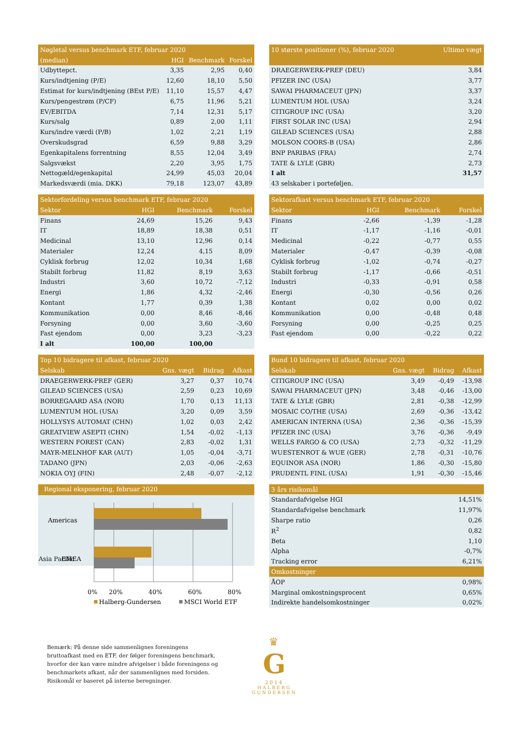| Nøgletal versus benchmark ETF, februar 2020 | | | |
| --- | --- | --- | --- |
| (median) | HGI | Benchmark | Forskel |
| Udbyttepct. | 3,35 | 2,95 | 0,40 |
| Kurs/indtjening (P/E) | 12,60 | 18,10 | 5,50 |
| Estimat for kurs/indtjening (BEst P/E) | 11,10 | 15,57 | 4,47 |
| Kurs/pengestrøm (P/CF) | 6,75 | 11,96 | 5,21 |
| EV/EBITDA | 7,14 | 12,31 | 5,17 |
| Kurs/salg | 0,89 | 2,00 | 1,11 |
| Kurs/indre værdi (P/B) | 1,02 | 2,21 | 1,19 |
| Overskudsgrad | 6,59 | 9,88 | 3,29 |
| Egenkapitalens forrentning | 8,55 | 12,04 | 3,49 |
| Salgsvækst | 2,20 | 3,95 | 1,75 |
| Nettogæld/egenkapital | 24,99 | 45,03 | 20,04 |
| Markedsværdi (mia. DKK) | 79,18 | 123,07 | 43,89 |
| 10 største positioner (%), februar 2020 | Ultimo vægt |
| --- | --- |
| DRAEGERWERK-PREF (DEU) | 3,84 |
| PFIZER INC (USA) | 3,77 |
| SAWAI PHARMACEUT (JPN) | 3,37 |
| LUMENTUM HOL (USA) | 3,24 |
| CITIGROUP INC (USA) | 3,20 |
| FIRST SOLAR INC (USA) | 2,94 |
| GILEAD SCIENCES (USA) | 2,88 |
| MOLSON COORS-B (USA) | 2,86 |
| BNP PARIBAS (FRA) | 2,74 |
| TATE & LYLE (GBR) | 2,73 |
| I alt | 31,57 |
| 43 selskaber i porteføljen. | |
| Sektorfordeling versus benchmark ETF, februar 2020 | | | |
| --- | --- | --- | --- |
| Sektor | HGI | Benchmark | Forskel |
| Finans | 24,69 | 15,26 | 9,43 |
| IT | 18,89 | 18,38 | 0,51 |
| Medicinal | 13,10 | 12,96 | 0,14 |
| Materialer | 12,24 | 4,15 | 8,09 |
| Cyklisk forbrug | 12,02 | 10,34 | 1,68 |
| Stabilt forbrug | 11,82 | 8,19 | 3,63 |
| Industri | 3,60 | 10,72 | -7,12 |
| Energi | 1,86 | 4,32 | -2,46 |
| Kontant | 1,77 | 0,39 | 1,38 |
| Kommunikation | 0,00 | 8,46 | -8,46 |
| Forsyning | 0,00 | 3,60 | -3,60 |
| Fast ejendom | 0,00 | 3,23 | -3,23 |
| I alt | 100,00 | 100,00 | |
| Sektorafkast versus benchmark ETF, februar 2020 | | | |
| --- | --- | --- | --- |
| Sektor | HGI | Benchmark | Forskel |
| Finans | -2,66 | -1,39 | -1,28 |
| IT | -1,17 | -1,16 | -0,01 |
| Medicinal | -0,22 | -0,77 | 0,55 |
| Materialer | -0,47 | -0,39 | -0,08 |
| Cyklisk forbrug | -1,02 | -0,74 | -0,27 |
| Stabilt forbrug | -1,17 | -0,66 | -0,51 |
| Industri | -0,33 | -0,91 | 0,58 |
| Energi | -0,30 | -0,56 | 0,26 |
| Kontant | 0,02 | 0,00 | 0,02 |
| Kommunikation | 0,00 | -0,48 | 0,48 |
| Forsyning | 0,00 | -0,25 | 0,25 |
| Fast ejendom | 0,00 | -0,22 | 0,22 |
| Top 10 bidragere til afkast, februar 2020 | | | |
| --- | --- | --- | --- |
| Selskab | Gns. vægt | Bidrag | Afkast |
| DRAEGERWERK-PREF (GER) | 3,27 | 0,37 | 10,74 |
| GILEAD SCIENCES (USA) | 2,59 | 0,23 | 10,69 |
| BORREGAARD ASA (NOR) | 1,70 | 0,13 | 11,13 |
| LUMENTUM HOL (USA) | 3,20 | 0,09 | 3,59 |
| HOLLYSYS AUTOMAT (CHN) | 1,02 | 0,03 | 2,42 |
| GREATVIEW ASEPTI (CHN) | 1,54 | -0,02 | -1,13 |
| WESTERN FOREST (CAN) | 2,83 | -0,02 | 1,31 |
| MAYR-MELNHOF KAR (AUT) | 1,05 | -0,04 | -3,71 |
| TADANO (JPN) | 2,03 | -0,06 | -2,63 |
| NOKIA OYJ (FIN) | 2,48 | -0,07 | -2,12 |
| Bund 10 bidragere til afkast, februar 2020 | | | |
| --- | --- | --- | --- |
| Selskab | Gns. vægt | Bidrag | Afkast |
| CITIGROUP INC (USA) | 3,49 | -0,49 | -13,98 |
| SAWAI PHARMACEUT (JPN) | 3,48 | -0,46 | -13,00 |
| TATE & LYLE (GBR) | 2,81 | -0,38 | -12,99 |
| MOSAIC CO/THE (USA) | 2,69 | -0,36 | -13,42 |
| AMERICAN INTERNA (USA) | 2,36 | -0,36 | -15,39 |
| PFIZER INC (USA) | 3,76 | -0,36 | -9,49 |
| WELLS FARGO & CO (USA) | 2,73 | -0,32 | -11,29 |
| WUESTENROT & WUE (GER) | 2,78 | -0,31 | -10,76 |
| EQUINOR ASA (NOR) | 1,86 | -0,30 | -15,80 |
| PRUDENTL FINL (USA) | 1,91 | -0,30 | -15,46 |
Regional eksponering, februar 2020
Americas
EMEA
0%
20%
40%
60%
80%
Halberg-Gundersen
MSCI World ETF
| 3 års risikomål | |
| --- | --- |
| Standardafvigelse HGI | 14,51% |
| Standardafvigelse benchmark | 11,97% |
| Sharpe ratio | 0,26 |
| R<sup>2</sup> | 0,82 |
| Beta | 1,10 |
| Alpha | -0,7% |
| Tracking error | 6,21% |
| Omkostninger | |
| ÅOP | 0,98% |
| Marginal omkostningsprocent | 0,65% |
| Indirekte handelsomkostninger | 0,02% |
Asia Pacific
Bemærk: På denne side sammenlignes foreningens bruttoafkast med en ETF, der følger foreningens benchmark, hvorfor der kan være mindre afvigelser i både foreningens og benchmarkets afkast, når der sammenlignes med forsiden. Risikomål er baseret på interne beregninger.
♛
G
2014
HALBERG
GUNDERSEN